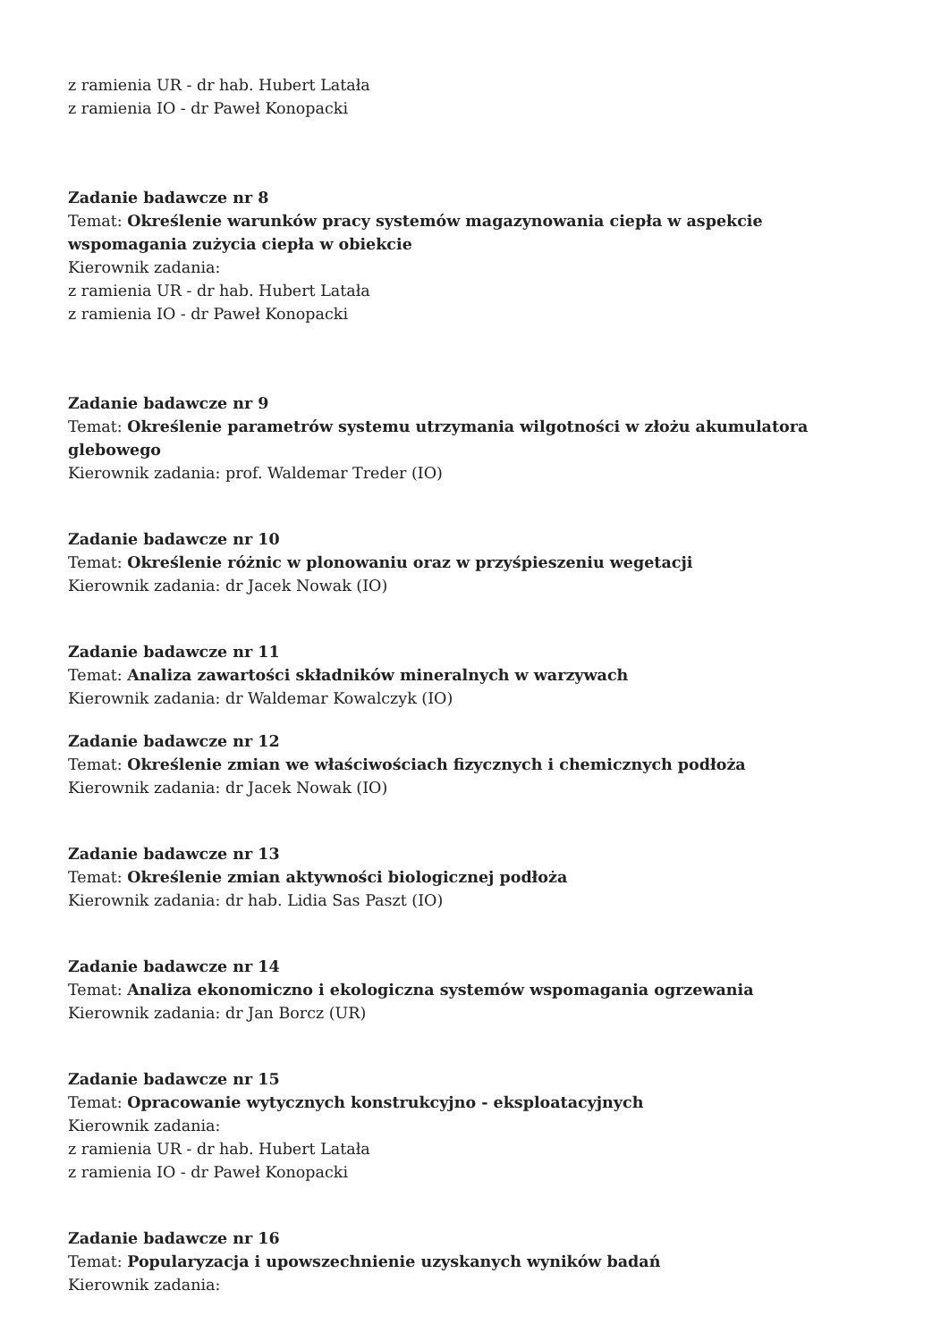z ramienia UR - dr hab. Hubert Latała
z ramienia IO - dr Paweł Konopacki
Zadanie badawcze nr 8
Temat: Określenie warunków pracy systemów magazynowania ciepła w aspekcie
wspomagania zużycia ciepła w obiekcie
Kierownik zadania:
z ramienia UR - dr hab. Hubert Latała
z ramienia IO - dr Paweł Konopacki
Zadanie badawcze nr 9
Temat: Określenie parametrów systemu utrzymania wilgotności w złożu akumulatora
glebowego
Kierownik zadania: prof. Waldemar Treder (IO)
Zadanie badawcze nr 10
Temat: Określenie różnic w plonowaniu oraz w przyśpieszeniu wegetacji
Kierownik zadania: dr Jacek Nowak (IO)
Zadanie badawcze nr 11
Temat: Analiza zawartości składników mineralnych w warzywach
Kierownik zadania: dr Waldemar Kowalczyk (IO)
Zadanie badawcze nr 12
Temat: Określenie zmian we właściwościach fizycznych i chemicznych podłoża
Kierownik zadania: dr Jacek Nowak (IO)
Zadanie badawcze nr 13
Temat: Określenie zmian aktywności biologicznej podłoża
Kierownik zadania: dr hab. Lidia Sas Paszt (IO)
Zadanie badawcze nr 14
Temat: Analiza ekonomiczno i ekologiczna systemów wspomagania ogrzewania
Kierownik zadania: dr Jan Borcz (UR)
Zadanie badawcze nr 15
Temat: Opracowanie wytycznych konstrukcyjno - eksploatacyjnych
Kierownik zadania:
z ramienia UR - dr hab. Hubert Latała
z ramienia IO - dr Paweł Konopacki
Zadanie badawcze nr 16
Temat: Popularyzacja i upowszechnienie uzyskanych wyników badań
Kierownik zadania: